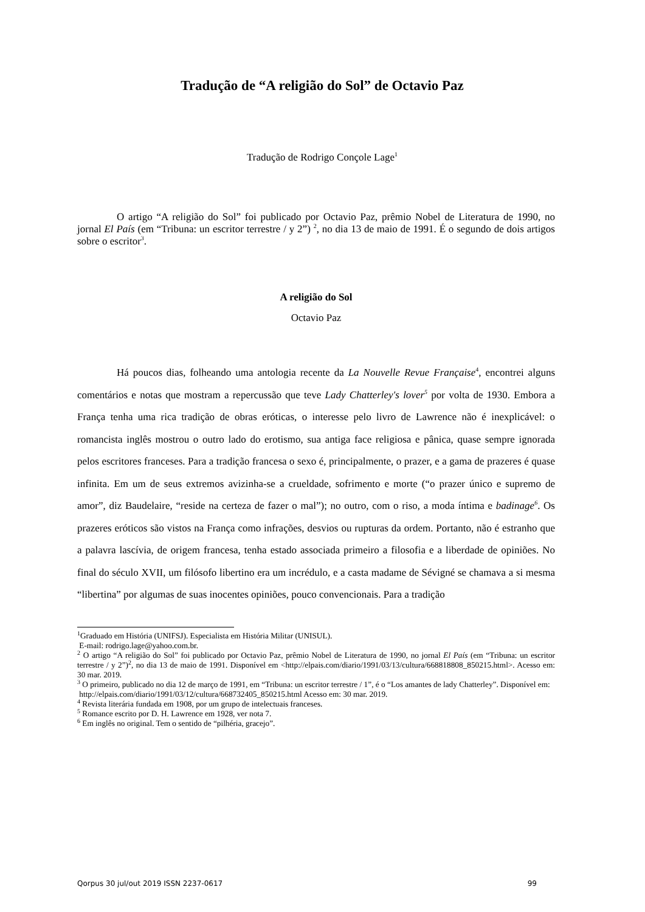Tradução de “A religião do Sol” de Octavio Paz
Tradução de Rodrigo Conçole Lage<sup>1</sup>
O artigo “A religião do Sol” foi publicado por Octavio Paz, prêmio Nobel de Literatura de 1990, no jornal El País (em “Tribuna: un escritor terrestre / y 2”) <sup>2</sup>, no dia 13 de maio de 1991. É o segundo de dois artigos sobre o escritor<sup>3</sup>.
A religião do Sol
Octavio Paz
Há poucos dias, folheando uma antologia recente da La Nouvelle Revue Française<sup>4</sup>, encontrei alguns comentários e notas que mostram a repercussão que teve Lady Chatterley's lover<sup>5</sup> por volta de 1930. Embora a França tenha uma rica tradição de obras eróticas, o interesse pelo livro de Lawrence não é inexplicável: o romancista inglês mostrou o outro lado do erotismo, sua antiga face religiosa e pânica, quase sempre ignorada pelos escritores franceses. Para a tradição francesa o sexo é, principalmente, o prazer, e a gama de prazeres é quase infinita. Em um de seus extremos avizinha-se a crueldade, sofrimento e morte (“o prazer único e supremo de amor”, diz Baudelaire, “reside na certeza de fazer o mal”); no outro, com o riso, a moda íntima e badinage<sup>6</sup>. Os prazeres eróticos são vistos na França como infrações, desvios ou rupturas da ordem. Portanto, não é estranho que a palavra lascívia, de origem francesa, tenha estado associada primeiro a filosofia e a liberdade de opiniões. No final do século XVII, um filósofo libertino era um incrédulo, e a casta madame de Sévigné se chamava a si mesma “libertina” por algumas de suas inocentes opiniões, pouco convencionais. Para a tradição
<sup>1</sup> Graduado em História (UNIFSJ). Especialista em História Militar (UNISUL).
E-mail: rodrigo.lage@yahoo.com.br.
<sup>2</sup> O artigo “A religião do Sol” foi publicado por Octavio Paz, prêmio Nobel de Literatura de 1990, no jornal El País (em “Tribuna: un escritor terrestre / y 2”)<sup>2</sup>, no dia 13 de maio de 1991. Disponível em <http://elpais.com/diario/1991/03/13/cultura/668818808_850215.html>. Acesso em: 30 mar. 2019.
<sup>3</sup> O primeiro, publicado no dia 12 de março de 1991, em “Tribuna: un escritor terrestre / 1”, é o “Los amantes de lady Chatterley”. Disponível em:
http://elpais.com/diario/1991/03/12/cultura/668732405_850215.html Acesso em: 30 mar. 2019.
<sup>4</sup> Revista literária fundada em 1908, por um grupo de intelectuais franceses.
<sup>5</sup> Romance escrito por D. H. Lawrence em 1928, ver nota 7.
<sup>6</sup> Em inglês no original. Tem o sentido de “pilhéria, gracejo”.
Qorpus 30 jul/out 2019 ISSN 2237-0617 99